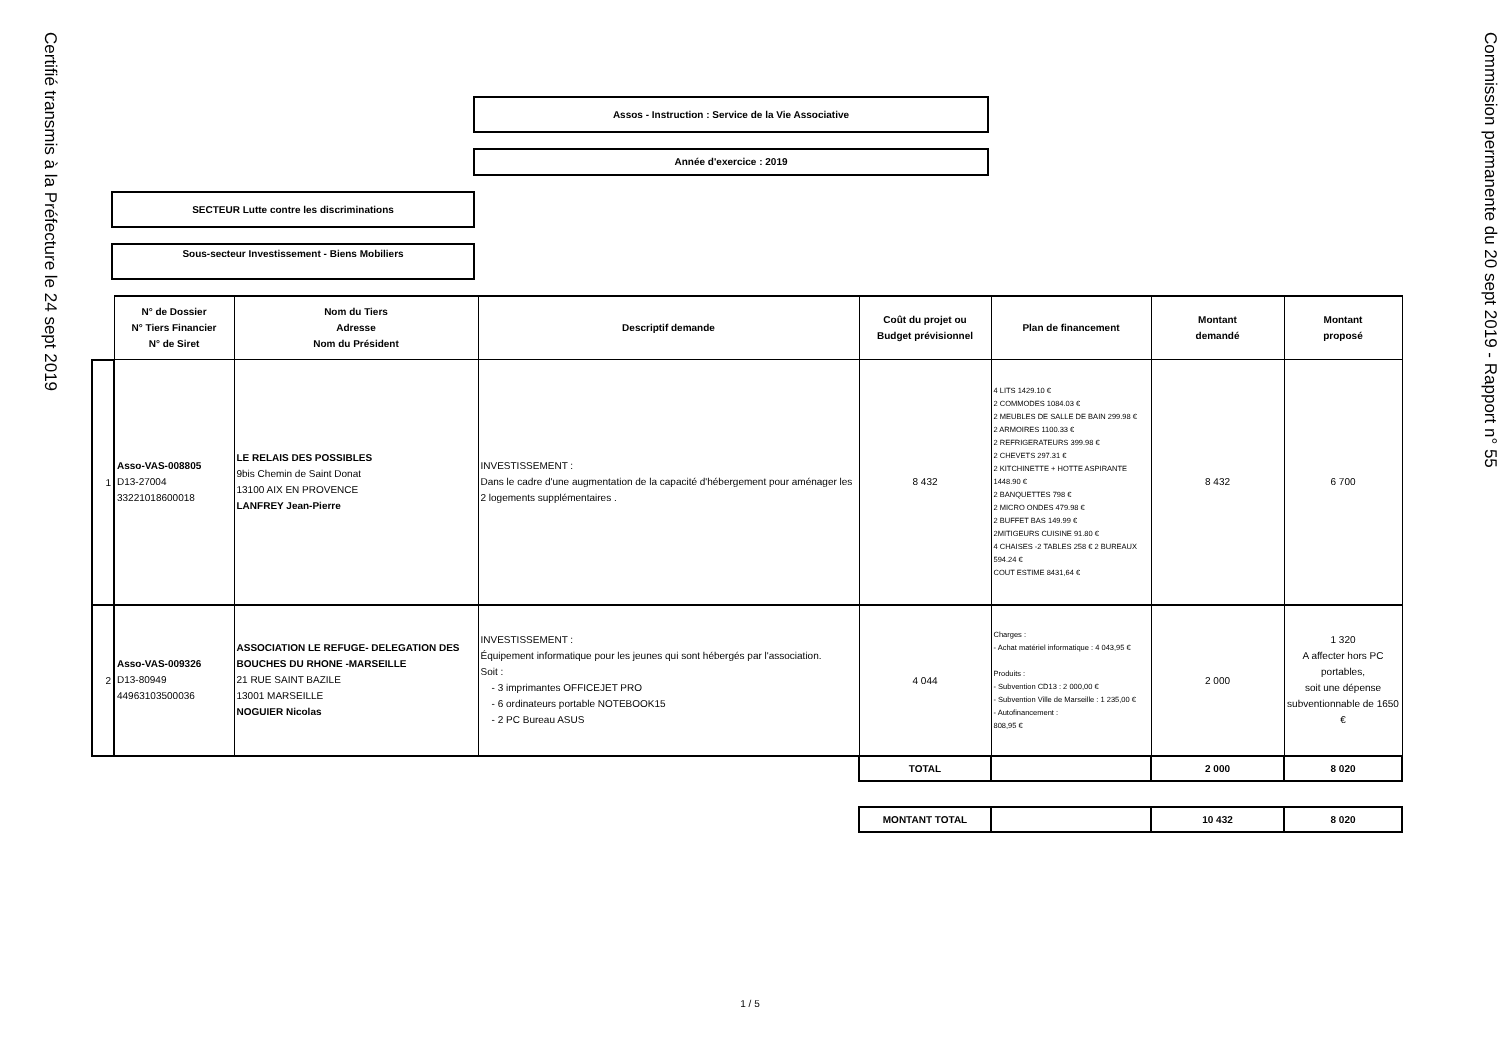Certifié transmis à la Préfecture le 24 sept 2019
Assos - Instruction : Service de la Vie Associative
Année d'exercice : 2019
SECTEUR Lutte contre les discriminations
Sous-secteur Investissement - Biens Mobiliers
| | N° de Dossier N° Tiers Financier N° de Siret | Nom du Tiers Adresse Nom du Président | Descriptif demande | Coût du projet ou Budget prévisionnel | Plan de financement | Montant demandé | Montant proposé |
| 1 | Asso-VAS-008805 D13-27004 33221018600018 | LE RELAIS DES POSSIBLES 9bis Chemin de Saint Donat 13100 AIX EN PROVENCE LANFREY Jean-Pierre | INVESTISSEMENT : Dans le cadre d'une augmentation de la capacité d'hébergement pour aménager les 2 logements supplémentaires . | 8 432 | 4 LITS 1429.10 € 2 COMMODES 1084.03 € 2 MEUBLES DE SALLE DE BAIN 299.98 € 2 ARMOIRES 1100.33 € 2 REFRIGERATEURS 399.98 € 2 CHEVETS 297.31 € 2 KITCHINETTE + HOTTE ASPIRANTE 1448.90 € 2 BANQUETTES 798 € 2 MICRO ONDES 479.98 € 2 BUFFET BAS 149.99 € 2MITIGEURS CUISINE 91.80 € 4 CHAISES -2 TABLES 258 € 2 BUREAUX 594.24 € COUT ESTIME 8431,64 € | 8 432 | 6 700 |
| 2 | Asso-VAS-009326 D13-80949 44963103500036 | ASSOCIATION LE REFUGE- DELEGATION DES BOUCHES DU RHONE -MARSEILLE 21 RUE SAINT BAZILE 13001 MARSEILLE NOGUIER Nicolas | INVESTISSEMENT : Équipement informatique pour les jeunes qui sont hébergés par l'association. Soit : - 3 imprimantes OFFICEJET PRO - 6 ordinateurs portable NOTEBOOK15 - 2 PC Bureau ASUS | 4 044 | Charges : - Achat matériel informatique : 4 043,95 € Produits : - Subvention CD13 : 2 000,00 € - Subvention Ville de Marseille : 1 235,00 € - Autofinancement : 808,95 € | 2 000 | 1 320 A affecter hors PC portables, soit une dépense subventionnable de 1650 € |
| | | | | TOTAL | | 2 000 | 8 020 |
| | | | | MONTANT TOTAL | | 10 432 | 8 020 |
1 / 5
Commission permanente du 20 sept 2019 - Rapport n° 55